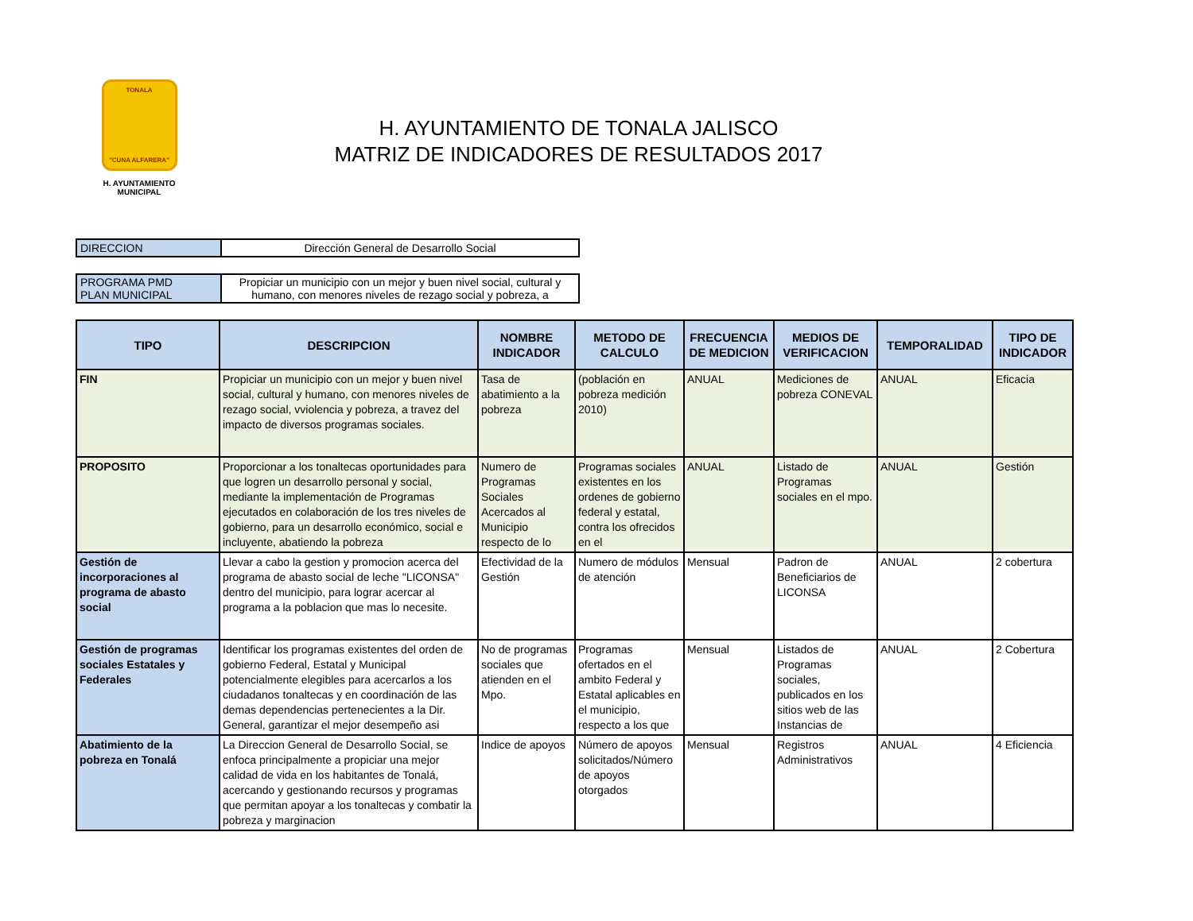TONALA
"CUNA ALFARERA"
H. AYUNTAMIENTO
MUNICIPAL
H. AYUNTAMIENTO DE TONALA JALISCO
MATRIZ DE INDICADORES DE RESULTADOS 2017
| DIRECCION | Dirección General de Desarrollo Social |
| PROGRAMA PMD PLAN MUNICIPAL | Propiciar un municipio con un mejor y buen nivel social, cultural y humano, con menores niveles de rezago social y pobreza, a |
| TIPO | DESCRIPCION | NOMBRE INDICADOR | METODO DE CALCULO | FRECUENCIA DE MEDICION | MEDIOS DE VERIFICACION | TEMPORALIDAD | TIPO DE INDICADOR |
| --- | --- | --- | --- | --- | --- | --- | --- |
| FIN | Propiciar un municipio con un mejor y buen nivel social, cultural y humano, con menores niveles de rezago social, vviolencia y pobreza, a travez del impacto de diversos programas sociales. | Tasa de abatimiento a la pobreza | (población en pobreza medición 2010) | ANUAL | Mediciones de pobreza CONEVAL | ANUAL | Eficacia |
| PROPOSITO | Proporcionar a los tonaltecas oportunidades para que logren un desarrollo personal y social, mediante la implementación de Programas ejecutados en colaboración de los tres niveles de gobierno, para un desarrollo económico, social e incluyente, abatiendo la pobreza | Numero de Programas Sociales Acercados al Municipio respecto de lo | Programas sociales existentes en los ordenes de gobierno federal y estatal, contra los ofrecidos en el | ANUAL | Listado de Programas sociales en el mpo. | ANUAL | Gestión |
| Gestión de incorporaciones al programa de abasto social | Llevar a cabo la gestion y promocion acerca del programa de abasto social de leche "LICONSA" dentro del municipio, para lograr acercar al programa a la poblacion que mas lo necesite. | Efectividad de la Gestión | Numero de módulos de atención | Mensual | Padron de Beneficiarios de LICONSA | ANUAL | 2 cobertura |
| Gestión de programas sociales Estatales y Federales | Identificar los programas existentes del orden de gobierno Federal, Estatal y Municipal potencialmente elegibles para acercarlos a los ciudadanos tonaltecas y en coordinación de las demas dependencias pertenecientes a la Dir. General, garantizar el mejor desempeño asi | No de programas sociales que atienden en el Mpo. | Programas ofertados en el ambito Federal y Estatal aplicables en el municipio, respecto a los que | Mensual | Listados de Programas sociales, publicados en los sitios web de las Instancias de | ANUAL | 2 Cobertura |
| Abatimiento de la pobreza en Tonalá | La Direccion General de Desarrollo Social, se enfoca principalmente a propiciar una mejor calidad de vida en los habitantes de Tonalá, acercando y gestionando recursos y programas que permitan apoyar a los tonaltecas y combatir la pobreza y marginacion | Indice de apoyos | Número de apoyos solicitados/Número de apoyos otorgados | Mensual | Registros Administrativos | ANUAL | 4 Eficiencia |